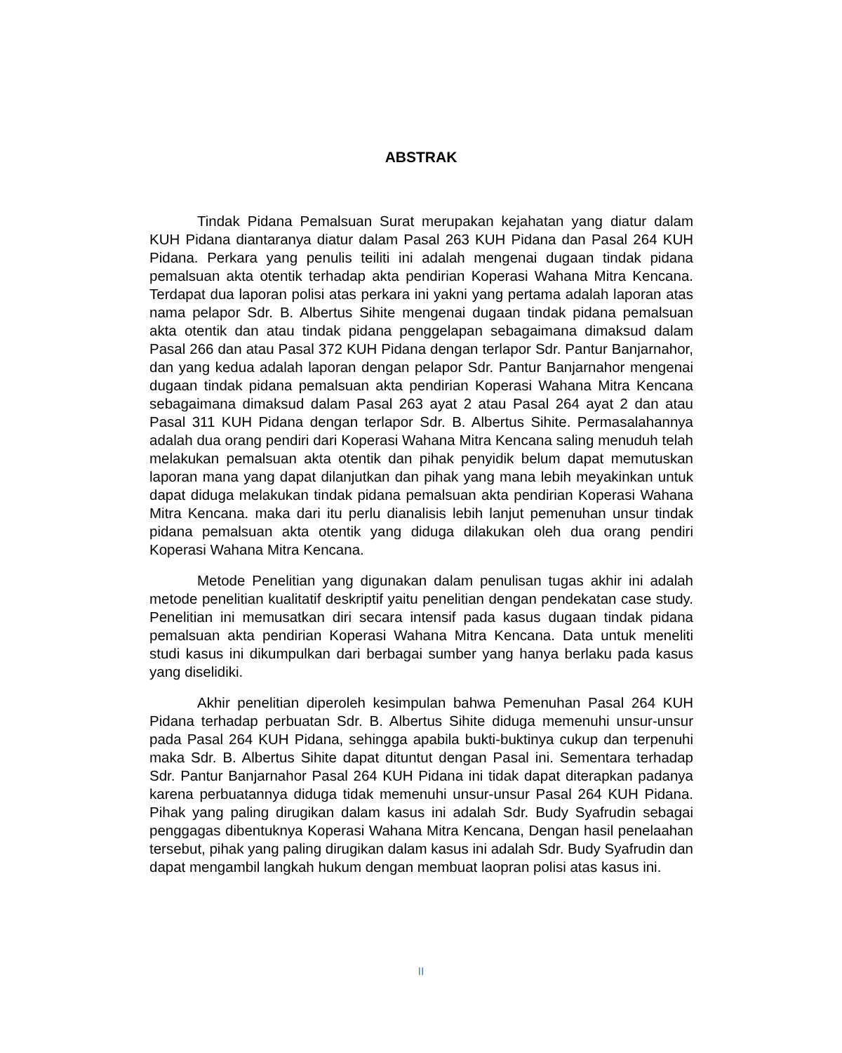ABSTRAK
Tindak Pidana Pemalsuan Surat merupakan kejahatan yang diatur dalam KUH Pidana diantaranya diatur dalam Pasal 263 KUH Pidana dan Pasal 264 KUH Pidana. Perkara yang penulis teiliti ini adalah mengenai dugaan tindak pidana pemalsuan akta otentik terhadap akta pendirian Koperasi Wahana Mitra Kencana. Terdapat dua laporan polisi atas perkara ini yakni yang pertama adalah laporan atas nama pelapor Sdr. B. Albertus Sihite mengenai dugaan tindak pidana pemalsuan akta otentik dan atau tindak pidana penggelapan sebagaimana dimaksud dalam Pasal 266 dan atau Pasal 372 KUH Pidana dengan terlapor Sdr. Pantur Banjarnahor, dan yang kedua adalah laporan dengan pelapor Sdr. Pantur Banjarnahor mengenai dugaan tindak pidana pemalsuan akta pendirian Koperasi Wahana Mitra Kencana sebagaimana dimaksud dalam Pasal 263 ayat 2 atau Pasal 264 ayat 2 dan atau Pasal 311 KUH Pidana dengan terlapor Sdr. B. Albertus Sihite. Permasalahannya adalah dua orang pendiri dari Koperasi Wahana Mitra Kencana saling menuduh telah melakukan pemalsuan akta otentik dan pihak penyidik belum dapat memutuskan laporan mana yang dapat dilanjutkan dan pihak yang mana lebih meyakinkan untuk dapat diduga melakukan tindak pidana pemalsuan akta pendirian Koperasi Wahana Mitra Kencana. maka dari itu perlu dianalisis lebih lanjut pemenuhan unsur tindak pidana pemalsuan akta otentik yang diduga dilakukan oleh dua orang pendiri Koperasi Wahana Mitra Kencana.
Metode Penelitian yang digunakan dalam penulisan tugas akhir ini adalah metode penelitian kualitatif deskriptif yaitu penelitian dengan pendekatan case study. Penelitian ini memusatkan diri secara intensif pada kasus dugaan tindak pidana pemalsuan akta pendirian Koperasi Wahana Mitra Kencana. Data untuk meneliti studi kasus ini dikumpulkan dari berbagai sumber yang hanya berlaku pada kasus yang diselidiki.
Akhir penelitian diperoleh kesimpulan bahwa Pemenuhan Pasal 264 KUH Pidana terhadap perbuatan Sdr. B. Albertus Sihite diduga memenuhi unsur-unsur pada Pasal 264 KUH Pidana, sehingga apabila bukti-buktinya cukup dan terpenuhi maka Sdr. B. Albertus Sihite dapat dituntut dengan Pasal ini. Sementara terhadap Sdr. Pantur Banjarnahor Pasal 264 KUH Pidana ini tidak dapat diterapkan padanya karena perbuatannya diduga tidak memenuhi unsur-unsur Pasal 264 KUH Pidana. Pihak yang paling dirugikan dalam kasus ini adalah Sdr. Budy Syafrudin sebagai penggagas dibentuknya Koperasi Wahana Mitra Kencana, Dengan hasil penelaahan tersebut, pihak yang paling dirugikan dalam kasus ini adalah Sdr. Budy Syafrudin dan dapat mengambil langkah hukum dengan membuat laopran polisi atas kasus ini.
II